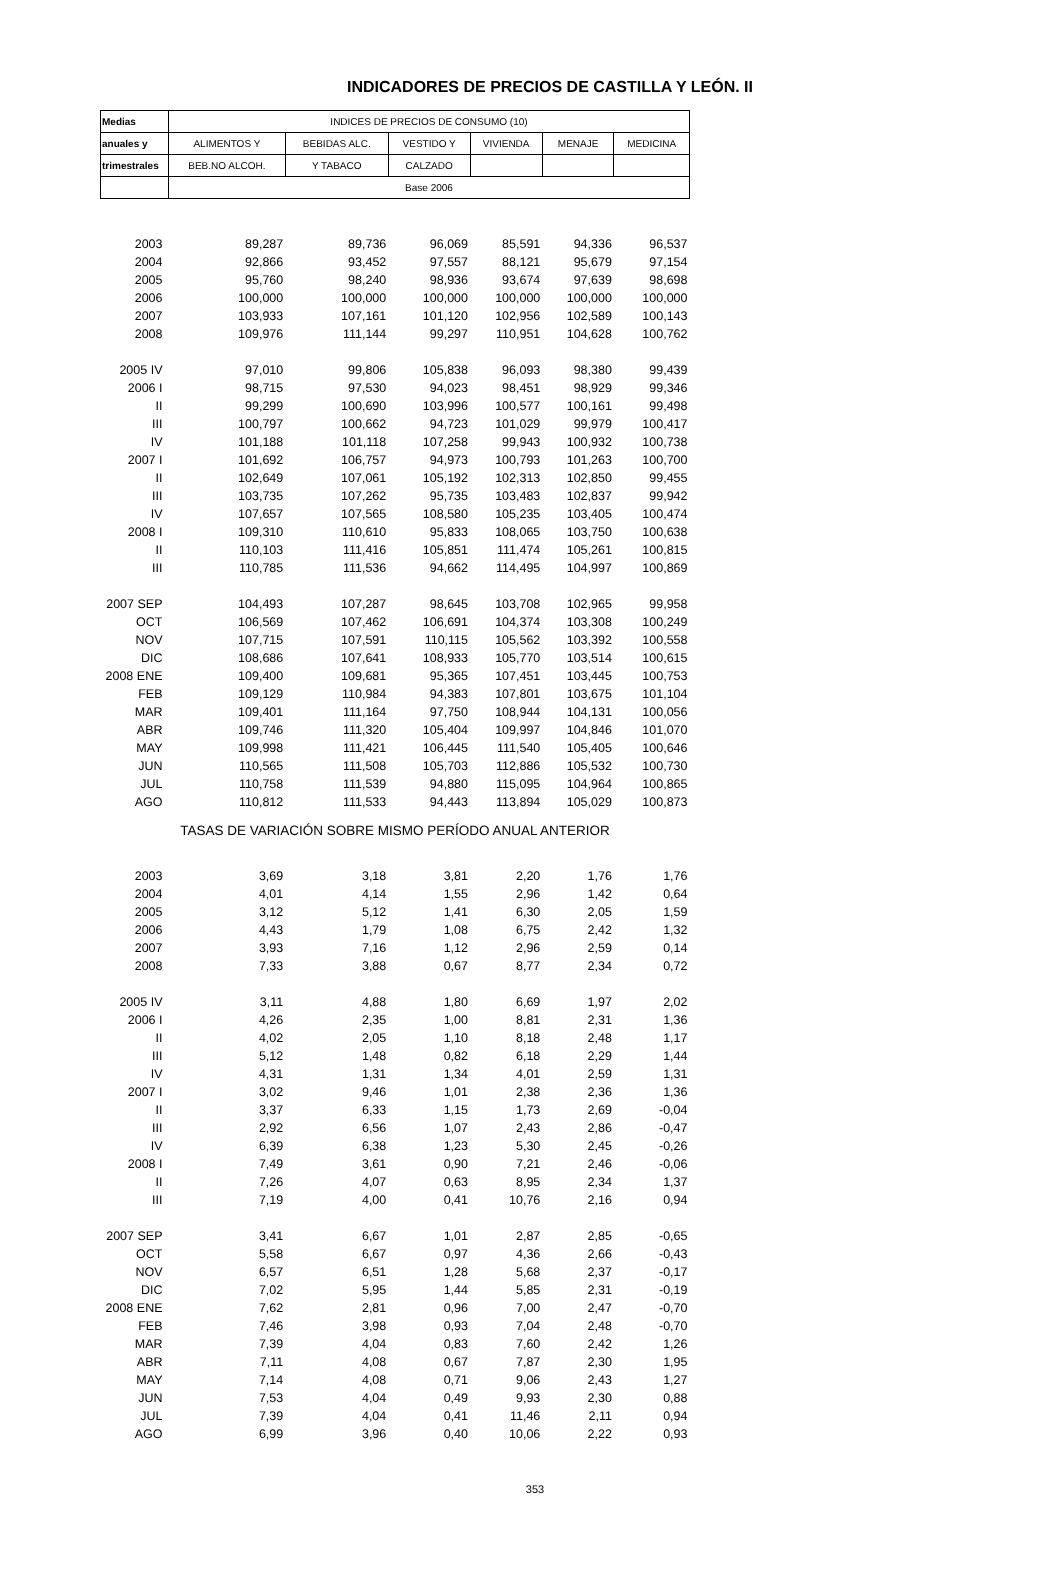INDICADORES DE PRECIOS DE CASTILLA Y LEÓN. II
| Medias | INDICES DE PRECIOS DE CONSUMO (10) | | | | | |
| --- | --- | --- | --- | --- | --- | --- |
| anuales y | ALIMENTOS Y | BEBIDAS ALC. | VESTIDO Y | VIVIENDA | MENAJE | MEDICINA |
| trimestrales | BEB.NO ALCOH. | Y TABACO | CALZADO | | | |
| | Base 2006 | | | | | |
| 2003 | 89,287 | 89,736 | 96,069 | 85,591 | 94,336 | 96,537 |
| 2004 | 92,866 | 93,452 | 97,557 | 88,121 | 95,679 | 97,154 |
| 2005 | 95,760 | 98,240 | 98,936 | 93,674 | 97,639 | 98,698 |
| 2006 | 100,000 | 100,000 | 100,000 | 100,000 | 100,000 | 100,000 |
| 2007 | 103,933 | 107,161 | 101,120 | 102,956 | 102,589 | 100,143 |
| 2008 | 109,976 | 111,144 | 99,297 | 110,951 | 104,628 | 100,762 |
| 2005 IV | 97,010 | 99,806 | 105,838 | 96,093 | 98,380 | 99,439 |
| 2006 I | 98,715 | 97,530 | 94,023 | 98,451 | 98,929 | 99,346 |
| II | 99,299 | 100,690 | 103,996 | 100,577 | 100,161 | 99,498 |
| III | 100,797 | 100,662 | 94,723 | 101,029 | 99,979 | 100,417 |
| IV | 101,188 | 101,118 | 107,258 | 99,943 | 100,932 | 100,738 |
| 2007 I | 101,692 | 106,757 | 94,973 | 100,793 | 101,263 | 100,700 |
| II | 102,649 | 107,061 | 105,192 | 102,313 | 102,850 | 99,455 |
| III | 103,735 | 107,262 | 95,735 | 103,483 | 102,837 | 99,942 |
| IV | 107,657 | 107,565 | 108,580 | 105,235 | 103,405 | 100,474 |
| 2008 I | 109,310 | 110,610 | 95,833 | 108,065 | 103,750 | 100,638 |
| II | 110,103 | 111,416 | 105,851 | 111,474 | 105,261 | 100,815 |
| III | 110,785 | 111,536 | 94,662 | 114,495 | 104,997 | 100,869 |
| 2007 SEP | 104,493 | 107,287 | 98,645 | 103,708 | 102,965 | 99,958 |
| OCT | 106,569 | 107,462 | 106,691 | 104,374 | 103,308 | 100,249 |
| NOV | 107,715 | 107,591 | 110,115 | 105,562 | 103,392 | 100,558 |
| DIC | 108,686 | 107,641 | 108,933 | 105,770 | 103,514 | 100,615 |
| 2008 ENE | 109,400 | 109,681 | 95,365 | 107,451 | 103,445 | 100,753 |
| FEB | 109,129 | 110,984 | 94,383 | 107,801 | 103,675 | 101,104 |
| MAR | 109,401 | 111,164 | 97,750 | 108,944 | 104,131 | 100,056 |
| ABR | 109,746 | 111,320 | 105,404 | 109,997 | 104,846 | 101,070 |
| MAY | 109,998 | 111,421 | 106,445 | 111,540 | 105,405 | 100,646 |
| JUN | 110,565 | 111,508 | 105,703 | 112,886 | 105,532 | 100,730 |
| JUL | 110,758 | 111,539 | 94,880 | 115,095 | 104,964 | 100,865 |
| AGO | 110,812 | 111,533 | 94,443 | 113,894 | 105,029 | 100,873 |
| TASAS DE VARIACIÓN SOBRE MISMO PERÍODO ANUAL ANTERIOR | | | | | | |
| 2003 | 3,69 | 3,18 | 3,81 | 2,20 | 1,76 | 1,76 |
| 2004 | 4,01 | 4,14 | 1,55 | 2,96 | 1,42 | 0,64 |
| 2005 | 3,12 | 5,12 | 1,41 | 6,30 | 2,05 | 1,59 |
| 2006 | 4,43 | 1,79 | 1,08 | 6,75 | 2,42 | 1,32 |
| 2007 | 3,93 | 7,16 | 1,12 | 2,96 | 2,59 | 0,14 |
| 2008 | 7,33 | 3,88 | 0,67 | 8,77 | 2,34 | 0,72 |
| 2005 IV | 3,11 | 4,88 | 1,80 | 6,69 | 1,97 | 2,02 |
| 2006 I | 4,26 | 2,35 | 1,00 | 8,81 | 2,31 | 1,36 |
| II | 4,02 | 2,05 | 1,10 | 8,18 | 2,48 | 1,17 |
| III | 5,12 | 1,48 | 0,82 | 6,18 | 2,29 | 1,44 |
| IV | 4,31 | 1,31 | 1,34 | 4,01 | 2,59 | 1,31 |
| 2007 I | 3,02 | 9,46 | 1,01 | 2,38 | 2,36 | 1,36 |
| II | 3,37 | 6,33 | 1,15 | 1,73 | 2,69 | -0,04 |
| III | 2,92 | 6,56 | 1,07 | 2,43 | 2,86 | -0,47 |
| IV | 6,39 | 6,38 | 1,23 | 5,30 | 2,45 | -0,26 |
| 2008 I | 7,49 | 3,61 | 0,90 | 7,21 | 2,46 | -0,06 |
| II | 7,26 | 4,07 | 0,63 | 8,95 | 2,34 | 1,37 |
| III | 7,19 | 4,00 | 0,41 | 10,76 | 2,16 | 0,94 |
| 2007 SEP | 3,41 | 6,67 | 1,01 | 2,87 | 2,85 | -0,65 |
| OCT | 5,58 | 6,67 | 0,97 | 4,36 | 2,66 | -0,43 |
| NOV | 6,57 | 6,51 | 1,28 | 5,68 | 2,37 | -0,17 |
| DIC | 7,02 | 5,95 | 1,44 | 5,85 | 2,31 | -0,19 |
| 2008 ENE | 7,62 | 2,81 | 0,96 | 7,00 | 2,47 | -0,70 |
| FEB | 7,46 | 3,98 | 0,93 | 7,04 | 2,48 | -0,70 |
| MAR | 7,39 | 4,04 | 0,83 | 7,60 | 2,42 | 1,26 |
| ABR | 7,11 | 4,08 | 0,67 | 7,87 | 2,30 | 1,95 |
| MAY | 7,14 | 4,08 | 0,71 | 9,06 | 2,43 | 1,27 |
| JUN | 7,53 | 4,04 | 0,49 | 9,93 | 2,30 | 0,88 |
| JUL | 7,39 | 4,04 | 0,41 | 11,46 | 2,11 | 0,94 |
| AGO | 6,99 | 3,96 | 0,40 | 10,06 | 2,22 | 0,93 |
353